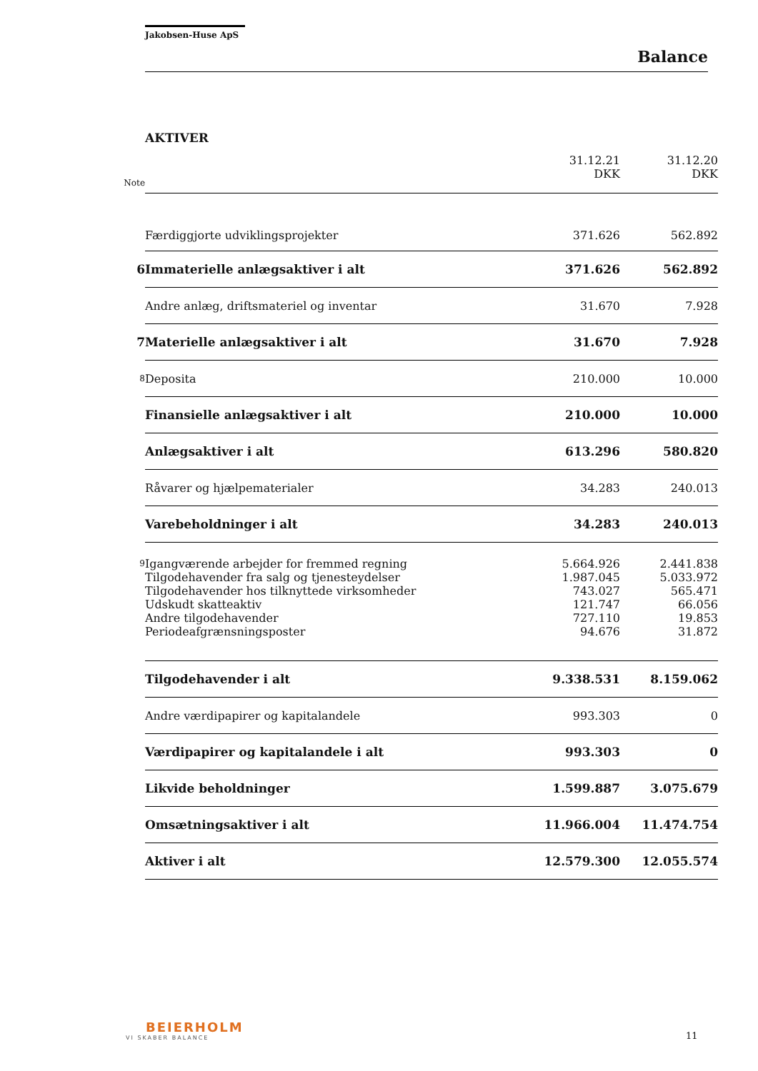Jakobsen-Huse ApS
Balance
AKTIVER
| Note | | 31.12.21 DKK | 31.12.20 DKK |
| | Færdiggjorte udviklingsprojekter | 371.626 | 562.892 |
| 6 | Immaterielle anlægsaktiver i alt | 371.626 | 562.892 |
| | Andre anlæg, driftsmateriel og inventar | 31.670 | 7.928 |
| 7 | Materielle anlægsaktiver i alt | 31.670 | 7.928 |
| 8 | Deposita | 210.000 | 10.000 |
| | Finansielle anlægsaktiver i alt | 210.000 | 10.000 |
| | Anlægsaktiver i alt | 613.296 | 580.820 |
| | Råvarer og hjælpematerialer | 34.283 | 240.013 |
| | Varebeholdninger i alt | 34.283 | 240.013 |
| 9 | Igangværende arbejder for fremmed regning | 5.664.926 | 2.441.838 |
| | Tilgodehavender fra salg og tjenesteydelser | 1.987.045 | 5.033.972 |
| | Tilgodehavender hos tilknyttede virksomheder | 743.027 | 565.471 |
| | Udskudt skatteaktiv | 121.747 | 66.056 |
| | Andre tilgodehavender | 727.110 | 19.853 |
| | Periodeafgrænsningsposter | 94.676 | 31.872 |
| | Tilgodehavender i alt | 9.338.531 | 8.159.062 |
| | Andre værdipapirer og kapitalandele | 993.303 | 0 |
| | Værdipapirer og kapitalandele i alt | 993.303 | 0 |
| | Likvide beholdninger | 1.599.887 | 3.075.679 |
| | Omsætningsaktiver i alt | 11.966.004 | 11.474.754 |
| | Aktiver i alt | 12.579.300 | 12.055.574 |
BEIERHOLM
VI SKABER BALANCE
11